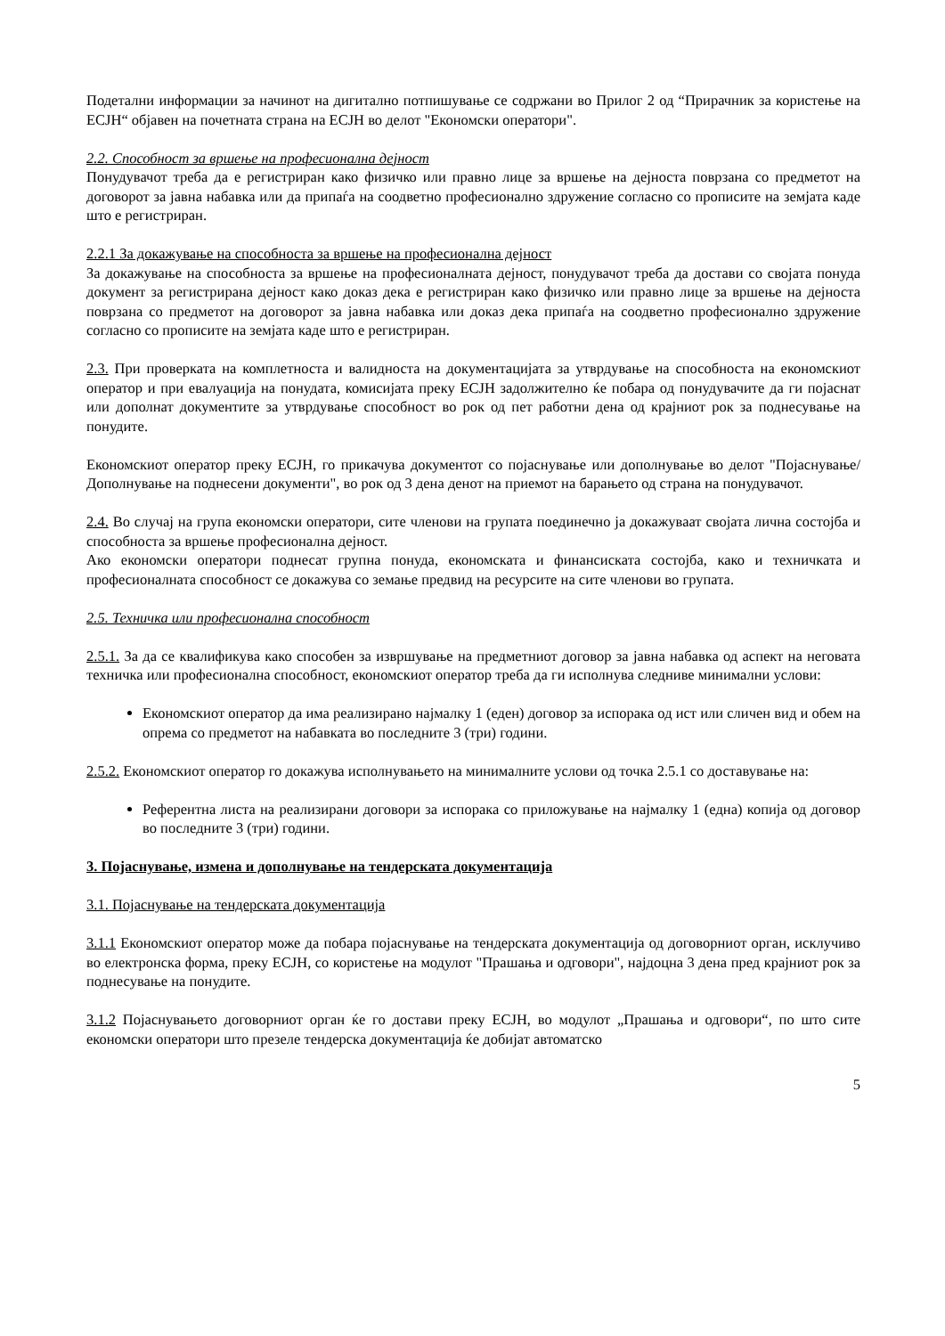Подетални информации за начинот на дигитално потпишување се содржани во Прилог 2 од “Прирачник за користење на ЕСЈН“ објавен на почетната страна на ЕСЈН во делот "Економски оператори".
2.2. Способност за вршење на професионална дејност
Понудувачот треба да е регистриран како физичко или правно лице за вршење на дејноста поврзана со предметот на договорот за јавна набавка или да припаѓа на соодветно професионално здружение согласно со прописите на земјата каде што е регистриран.
2.2.1 За докажување на способноста за вршење на професионална дејност
За докажување на способноста за вршење на професионалната дејност, понудувачот треба да достави со својата понуда документ за регистрирана дејност како доказ дека е регистриран како физичко или правно лице за вршење на дејноста поврзана со предметот на договорот за јавна набавка или доказ дека припаѓа на соодветно професионално здружение согласно со прописите на земјата каде што е регистриран.
2.3. При проверката на комплетноста и валидноста на документацијата за утврдување на способноста на економскиот оператор и при евалуација на понудата, комисијата преку ЕСЈН задолжително ќе побара од понудувачите да ги појаснат или дополнат документите за утврдување способност во рок од пет работни дена од крајниот рок за поднесување на понудите.
Економскиот оператор преку ЕСЈН, го прикачува документот со појаснување или дополнување во делот "Појаснување/Дополнување на поднесени документи", во рок од 3 дена денот на приемот на барањето од страна на понудувачот.
2.4. Во случај на група економски оператори, сите членови на групата поединечно ја докажуваат својата лична состојба и способноста за вршење професионална дејност.
Ако економски оператори поднесат групна понуда, економската и финансиската состојба, како и техничката и професионалната способност се докажува со земање предвид на ресурсите на сите членови во групата.
2.5. Техничка или професионална способност
2.5.1. За да се квалификува како способен за извршување на предметниот договор за јавна набавка од аспект на неговата техничка или професионална способност, економскиот оператор треба да ги исполнува следниве минимални услови:
Економскиот оператор да има реализирано најмалку 1 (еден) договор за испорака од ист или сличен вид и обем на опрема со предметот на набавката во последните 3 (три) години.
2.5.2. Економскиот оператор го докажува исполнувањето на минималните услови од точка 2.5.1 со доставување на:
Референтна листа на реализирани договори за испорака со приложување на најмалку 1 (една) копија од договор во последните 3 (три) години.
3. Појаснување, измена и дополнување на тендерската документација
3.1. Појаснување на тендерската документација
3.1.1 Економскиот оператор може да побара појаснување на тендерската документација од договорниот орган, исклучиво во електронска форма, преку ЕСЈН, со користење на модулот "Прашања и одговори", најдоцна 3 дена пред крајниот рок за поднесување на понудите.
3.1.2 Појаснувањето договорниот орган ќе го достави преку ЕСЈН, во модулот „Прашања и одговори“, по што сите економски оператори што презеле тендерска документација ќе добијат автоматско
5